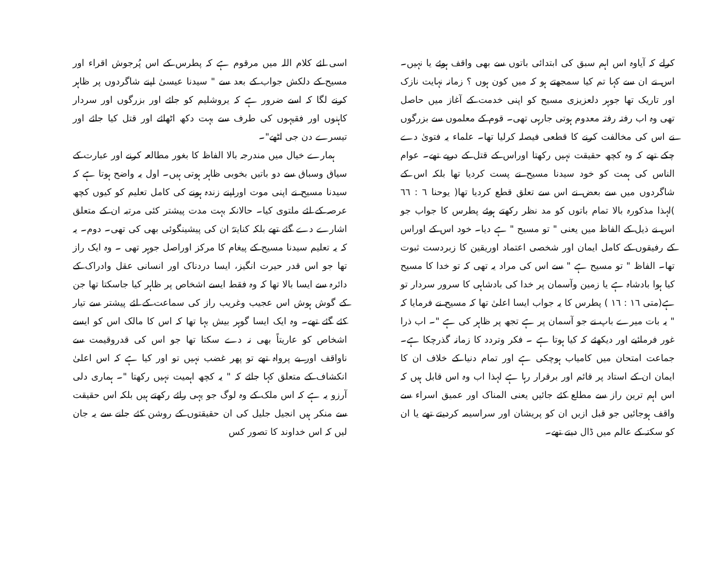کرلے کہ آیاوہ اس اہم سبق کی ابتدائی باتوں سے بھی واقف ہوئے یا نہیں۔ اس نے ان سے کہا تم کیا سمجھتے ہو کہ میں کون ہوں ؟ زمانہ نہایت نازک اور تاریک تھا جوہر دلعزیزی مسیح کو اپنی خدمت کے آغاز میں حاصل تھی وہ اب رفتہ رفتہ معدوم ہوتی جارہی تھی۔ قوم کے معلموں سے بزرگوں نے اس کی مخالفت کرنے کا قطعی فیصلہ کرلیا تھا۔ علماء یہ فتویٰ دے چکے تھے کہ وہ کچھ حقیقت نہیں رکھتا اوراس کے قتل کے درپے تھے۔ عوام الناس کی ہمت کو خود سیدنا مسیح نے پست کردیا تھا بلکہ اس کے شاگردوں میں سے بعض نے اس سے تعلق قطع کردیا تھا( یوحنا ٦ : ٦٦ )لہذا مذکورہ بالا تمام باتوں کو مد نظر رکھتے ہوئے پطرس کا جواب جو اس نے ذیل کے الفاظ میں یعنی " تو مسیح " ہے دیا۔ خود اس کے اوراس کے رفیقوں کے کامل ایمان اور شخصی اعتماد اوریقین کا زبردست ثبوت تھا۔ الفاظ " تو مسیح ہے " سے اس کی مراد یہ تھی کہ تو خدا کا مسیح کیا ہوا بادشاہ ہے یا زمین وآسمان پر خدا کی بادشاہی کا سرور سردار تو ہے(متی ١٦ : ١٦ ) پطرس کا یہ جواب ایسا اعلیٰ تھا کہ مسیح نے فرمایا کہ " یہ بات میرے باپ نے جو آسمان پر ہے تجھ پر ظاہر کی ہے "۔ اب ذرا غور فرمائیے اور دیکھئے کہ کیا ہوتا ہے ۔ فکر وتردد کا زمانہ گذرچکا ہے۔ جماعت امتحان میں کامیاب ہوچکی ہے اور تمام دنیا کے خلاف ان کا ایمان ان کے استاد پر قائم اور برقرار رہا ہے لہذا اب وہ اس قابل ہیں کہ اس اہم ترین راز سے مطلع کئے جائیں یعنی المناک اور عمیق اسراء سے واقف ہوجائیں جو قبل ازیں ان کو پریشان اور سراسیمہ کردیتے تھے یا ان کو سکتہ کے عالم میں ڈال دیتے تھے۔
اسی لئے کلام اللہ میں مرقوم ہے کہ پطرس کے اس پُرجوش اقراء اور مسیح کے دلکش جواب کے بعد سے " سیدنا عیسیٰ اپنے شاگردوں پر ظاہر کرنے لگا کہ اسے ضرور ہے کہ یروشلیم کو جائے اور بزرگوں اور سردار کاہنوں اور فقیہوں کی طرف سے بہت دکھ اٹھائے اور قتل کیا جائے اور تیسرے دن جی اٹھے"۔
ہمارے خیال میں مندرجہ بالا الفاظ کا بغور مطالعہ کرنے اور عبارت کے سیاق وسباق سے دو باتیں بخوبی ظاہر ہوتی ہیں۔ اول یہ واضح ہوتا ہے کہ سیدنا مسیح نے اپنی موت اوراپنے زندہ ہونے کی کامل تعلیم کو کیوں کچھ عرصہ کے لئے ملتوی کیا۔ حالانکہ بہت مدت پیشتر کئی مرتبہ ان کے متعلق اشارے دے گئے تھے بلکہ کنایتہً ان کی پیشینگوئی بھی کی تھی۔ دوم۔ یہ کہ یہ تعلیم سیدنا مسیح کے پیغام کا مرکز اوراصل جوہر تھی ۔ وہ ایک راز تھا جو اس قدر حیرت انگیز، ایسا دردناک اور انسانی عقل وادراک کے دائرہ سے ایسا بالا تھا کہ وہ فقط ایسے اشخاص پر ظاہر کیا جاسکتا تھا جن کے گوش ہوش اس عجیب وغریب راز کی سماعت کے لئے پیشتر سے تیار کئے گئے تھے۔ وہ ایک ایسا گوہر بیش بہا تھا کہ اس کا مالک اس کو ایسے اشخاص کو عاریتاً بھی نہ دے سکتا تھا جو اس کی قدروقیمت سے ناواقف اور بے پرواہ تھے تو پھر غضب نہیں تو اور کیا ہے کہ اس اعلیٰ انکشاف کے متعلق کہا جائے کہ " یہ کچھ اہمیت نہیں رکھتا "۔ ہماری دلی آرزو یہ ہے کہ اس ملک کے وہ لوگ جو یہی رائے رکھتے ہیں بلکہ اس حقیقت سے منکر ہیں انجیل جلیل کی ان حقیقتوں کے روشن کئے جانے سے یہ جان لیں کہ اس خداوند کا تصور کس